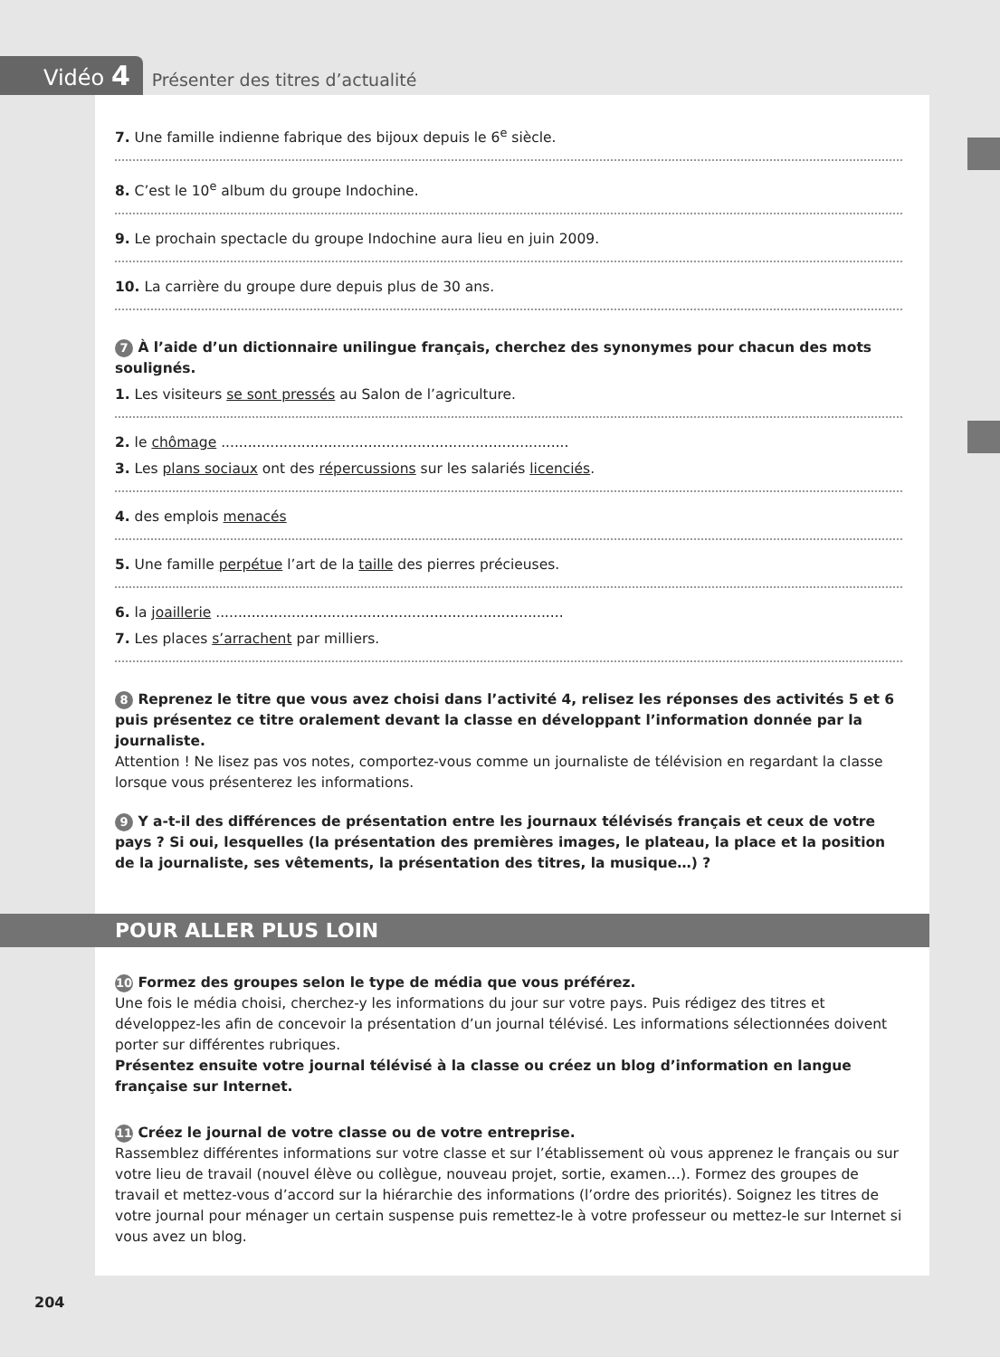Vidéo 4
Présenter des titres d’actualité
7. Une famille indienne fabrique des bijoux depuis le 6<sup>e</sup> siècle.
8. C’est le 10<sup>e</sup> album du groupe Indochine.
9. Le prochain spectacle du groupe Indochine aura lieu en juin 2009.
10. La carrière du groupe dure depuis plus de 30 ans.
7 À l’aide d’un dictionnaire unilingue français, cherchez des synonymes pour chacun des mots soulignés.
1. Les visiteurs se sont pressés au Salon de l’agriculture.
2. le chômage ..............................................................................
3. Les plans sociaux ont des répercussions sur les salariés licenciés.
4. des emplois menacés
5. Une famille perpétue l’art de la taille des pierres précieuses.
6. la joaillerie ..............................................................................
7. Les places s’arrachent par milliers.
8 Reprenez le titre que vous avez choisi dans l’activité 4, relisez les réponses des activités 5 et 6 puis présentez ce titre oralement devant la classe en développant l’information donnée par la journaliste.
Attention ! Ne lisez pas vos notes, comportez-vous comme un journaliste de télévision en regardant la classe lorsque vous présenterez les informations.
9 Y a-t-il des différences de présentation entre les journaux télévisés français et ceux de votre pays ? Si oui, lesquelles (la présentation des premières images, le plateau, la place et la position de la journaliste, ses vêtements, la présentation des titres, la musique…) ?
POUR ALLER PLUS LOIN
10 Formez des groupes selon le type de média que vous préférez.
Une fois le média choisi, cherchez-y les informations du jour sur votre pays. Puis rédigez des titres et développez-les afin de concevoir la présentation d’un journal télévisé. Les informations sélectionnées doivent porter sur différentes rubriques.
Présentez ensuite votre journal télévisé à la classe ou créez un blog d’information en langue française sur Internet.
11 Créez le journal de votre classe ou de votre entreprise.
Rassemblez différentes informations sur votre classe et sur l’établissement où vous apprenez le français ou sur votre lieu de travail (nouvel élève ou collègue, nouveau projet, sortie, examen…). Formez des groupes de travail et mettez-vous d’accord sur la hiérarchie des informations (l’ordre des priorités). Soignez les titres de votre journal pour ménager un certain suspense puis remettez-le à votre professeur ou mettez-le sur Internet si vous avez un blog.
204